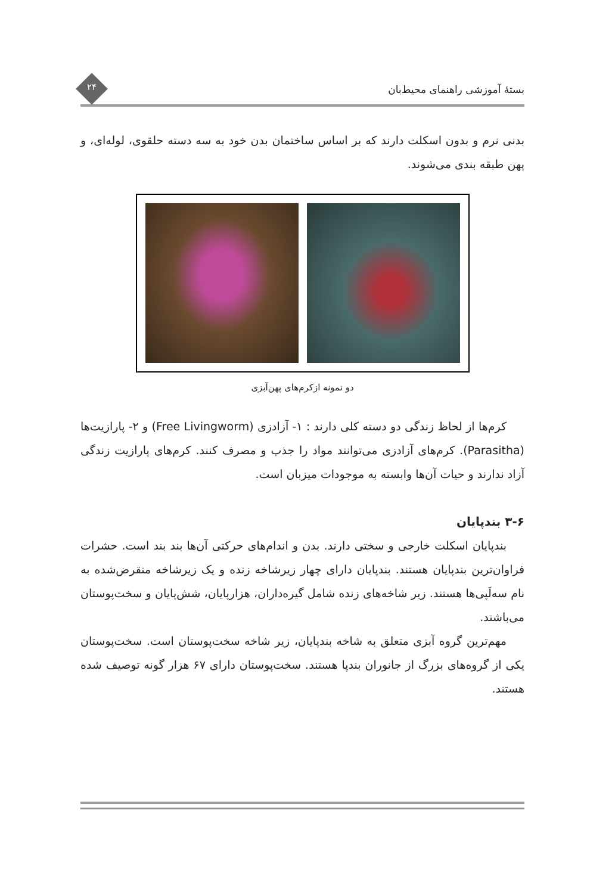بستهٔ آموزشی راهنمای محیط‌بان ۲۴
بدنی نرم و بدون اسکلت دارند که بر اساس ساختمان بدن خود به سه دسته حلقوی، لوله‌ای، و پهن طبقه بندی می‌شوند.
دو نمونه ازکرم‌های پهن‌آبزی
کرم‌ها از لحاظ زندگی دو دسته کلی دارند : ۱- آزادزی (Free Livingworm) و ۲- پارازیت‌ها (Parasitha). کرم‌های آزادزی می‌توانند مواد را جذب و مصرف کنند. کرم‌های پارازیت زندگی آزاد ندارند و حیات آن‌ها وابسته به موجودات میزبان است.
۳-۶ بندپایان
بندپایان اسکلت خارجی و سختی دارند. بدن و اندام‌های حرکتی آن‌ها بند بند است. حشرات فراوان‌ترین بندپایان هستند. بندپایان دارای چهار زیرشاخه زنده و یک زیرشاخه منقرض‌شده به نام سه‌لَپی‌ها هستند. زیر شاخه‌های زنده شامل گیره‌داران، هزارپایان، شش‌پایان و سخت‌پوستان می‌باشند.
مهم‌ترین گروه آبزی متعلق به شاخه بندپایان، زیر شاخه سخت‌پوستان است. سخت‌پوستان یکی از گروه‌های بزرگ از جانوران بندپا هستند. سخت‌پوستان دارای ۶۷ هزار گونه توصیف شده هستند.